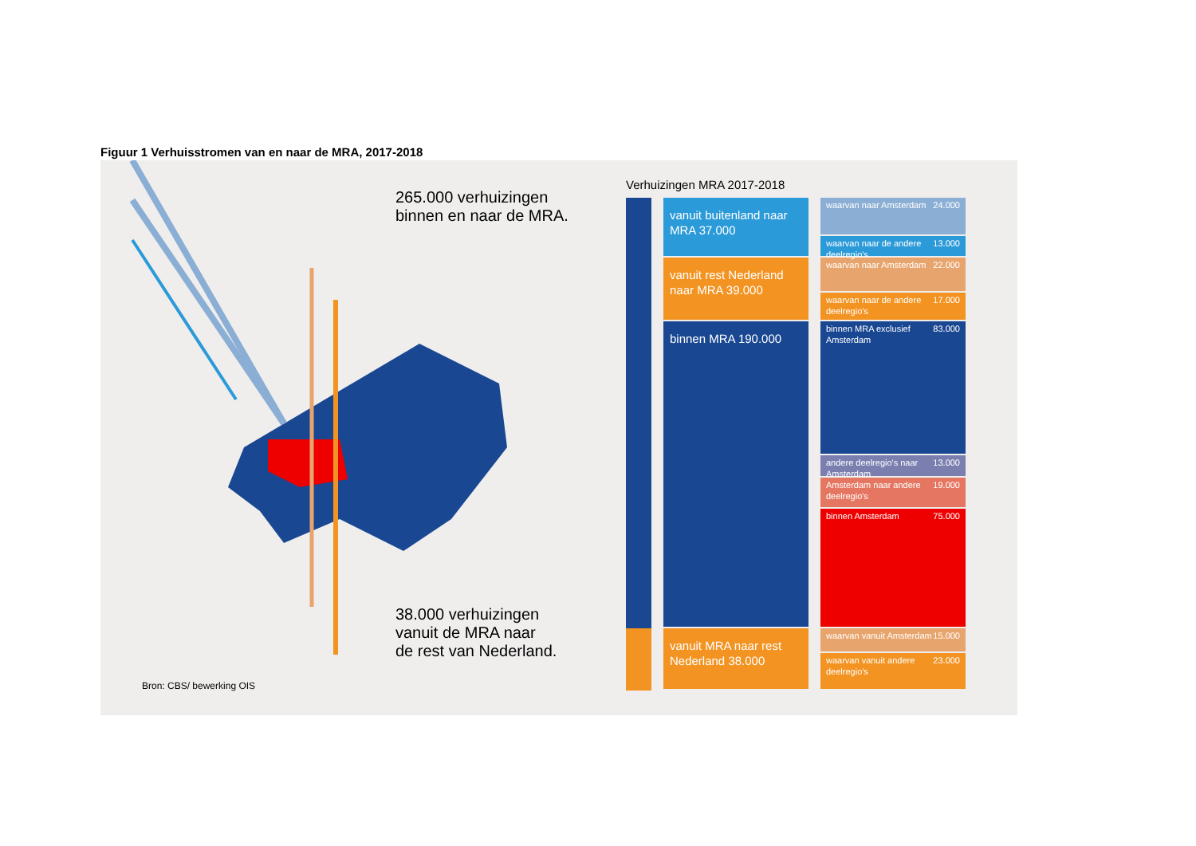Figuur 1 Verhuisstromen van en naar de MRA, 2017-2018
265.000 verhuizingen
binnen en naar de MRA.
38.000 verhuizingen
vanuit de MRA naar
de rest van Nederland.
Bron: CBS/ bewerking OIS
Verhuizingen MRA 2017-2018
vanuit buitenland naar MRA 37.000
vanuit rest Nederland naar MRA 39.000
binnen MRA 190.000
vanuit MRA naar rest Nederland 38.000
waarvan naar Amsterdam 24.000
waarvan naar de andere deelregio's 13.000
waarvan naar Amsterdam 22.000
waarvan naar de andere deelregio's 17.000
binnen MRA exclusief Amsterdam 83.000
andere deelregio's naar Amsterdam 13.000
Amsterdam naar andere deelregio's 19.000
binnen Amsterdam 75.000
waarvan vanuit Amsterdam 15.000
waarvan vanuit andere deelregio's 23.000